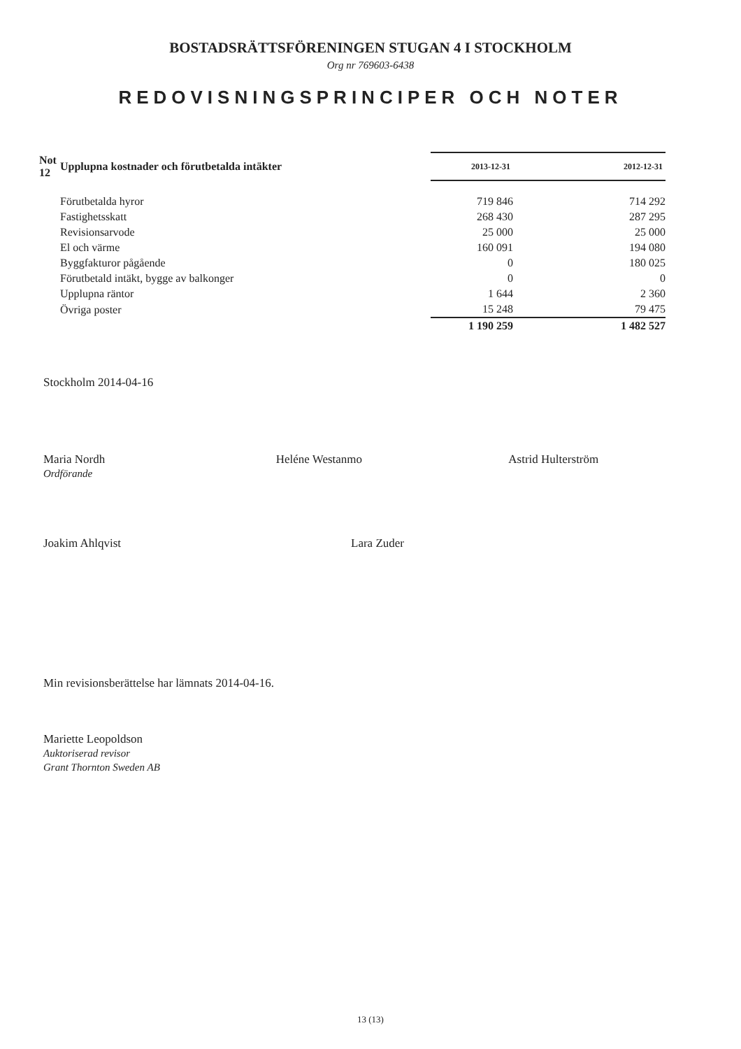BOSTADSRÄTTSFÖRENINGEN STUGAN 4 I STOCKHOLM
Org nr 769603-6438
REDOVISNINGSPRINCIPER OCH NOTER
| Not 12 | Upplupna kostnader och förutbetalda intäkter | | 2013-12-31 | | 2012-12-31 |
| --- | --- | --- | --- | --- | --- |
| | Förutbetalda hyror | | 719 846 | | 714 292 |
| | Fastighetsskatt | | 268 430 | | 287 295 |
| | Revisionsarvode | | 25 000 | | 25 000 |
| | El och värme | | 160 091 | | 194 080 |
| | Byggfakturor pågående | | 0 | | 180 025 |
| | Förutbetald intäkt, bygge av balkonger | | 0 | | 0 |
| | Upplupna räntor | | 1 644 | | 2 360 |
| | Övriga poster | | 15 248 | | 79 475 |
| | | | 1 190 259 | | 1 482 527 |
Stockholm 2014-04-16
Maria Nordh
Ordförande
Heléne Westanmo Astrid Hulterström
Joakim Ahlqvist Lara Zuder
Min revisionsberättelse har lämnats 2014-04-16.
Mariette Leopoldson
Auktoriserad revisor
Grant Thornton Sweden AB
13 (13)